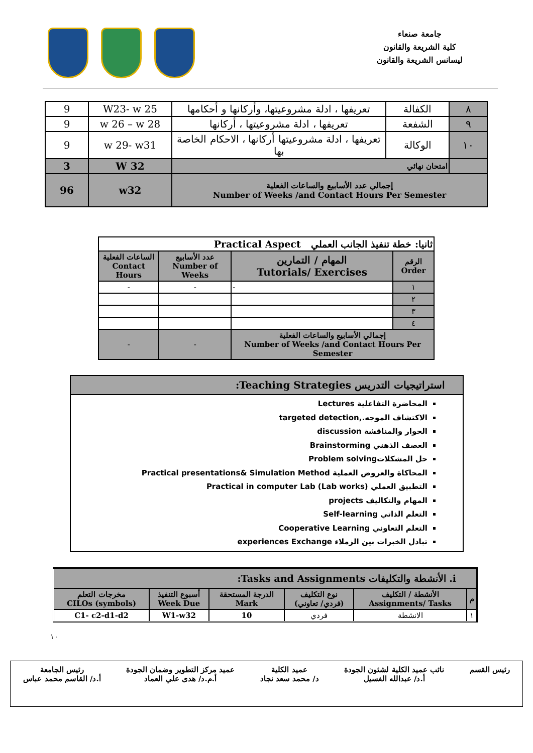جامعة صنعاء
كلية الشريعة والقانون
ليسانس الشريعة والقانون
| ٨ | الكفالة | تعريفها ، ادلة مشروعيتها، وأركانها و أحكامها | W23- w 25 | 9 |
| ٩ | الشفعة | تعريفها ، ادلة مشروعيتها ، أركانها | w 26 – w 28 | 9 |
| ١٠ | الوكالة | تعريفها ، ادلة مشروعيتها أركانها ، الاحكام الخاصة بها | w 29- w31 | 9 |
| | امتحان نهائي | | W 32 | 3 |
| إجمالي عدد الأسابيع والساعات الفعلية Number of Weeks /and Contact Hours Per Semester | | | w32 | 96 |
| ثانيا: خطة تنفيذ الجانب العملي Practical Aspect | | | |
| --- | --- | --- | --- |
| الرقم Order | المهام / التمارين Tutorials/ Exercises | عدد الأسابيع Number of Weeks | الساعات الفعلية Contact Hours |
| ١ | - | - | - |
| ٢ | | | |
| ٣ | | | |
| ٤ | | | |
| إجمالي الأسابيع والساعات الفعلية Number of Weeks /and Contact Hours Per Semester | | - | - |
استراتيجيات التدريس Teaching Strategies:
المحاضرة التفاعلية Lectures
الاكتشاف الموجه.,targeted detection
الحوار والمناقشة discussion
العصف الذهني Brainstorming
حل المشكلاتProblem solving
المحاكاة والعروض العملية Practical presentations& Simulation Method
التطبيق العملي Practical in computer Lab (Lab works)
المهام والتكاليف projects
التعلم الذاتي Self-learning
التعلم التعاوني Cooperative Learning
تبادل الخبرات بين الزملاء experiences Exchange
| i. الأنشطة والتكليفات Tasks and Assignments: | | | | | |
| --- | --- | --- | --- | --- | --- |
| م | الأنشطة / التكليف Assignments/ Tasks | نوع التكليف (فردي/ تعاوني) | الدرجة المستحقة Mark | أسبوع التنفيذ Week Due | مخرجات التعلم CILOs (symbols) |
| ١ | الانشطة | فردي | 10 | W1-w32 | C1- c2-d1-d2 |
١٠
رئيس القسم نائب عميد الكلية لشئون الجودة
أ.د/ عبدالله الفسيل
عميد الكلية
د/ محمد سعد نجاد
عميد مركز التطوير وضمان الجودة
أ.م.د/ هدى علي العماد
رئيس الجامعة
أ.د/ القاسم محمد عباس